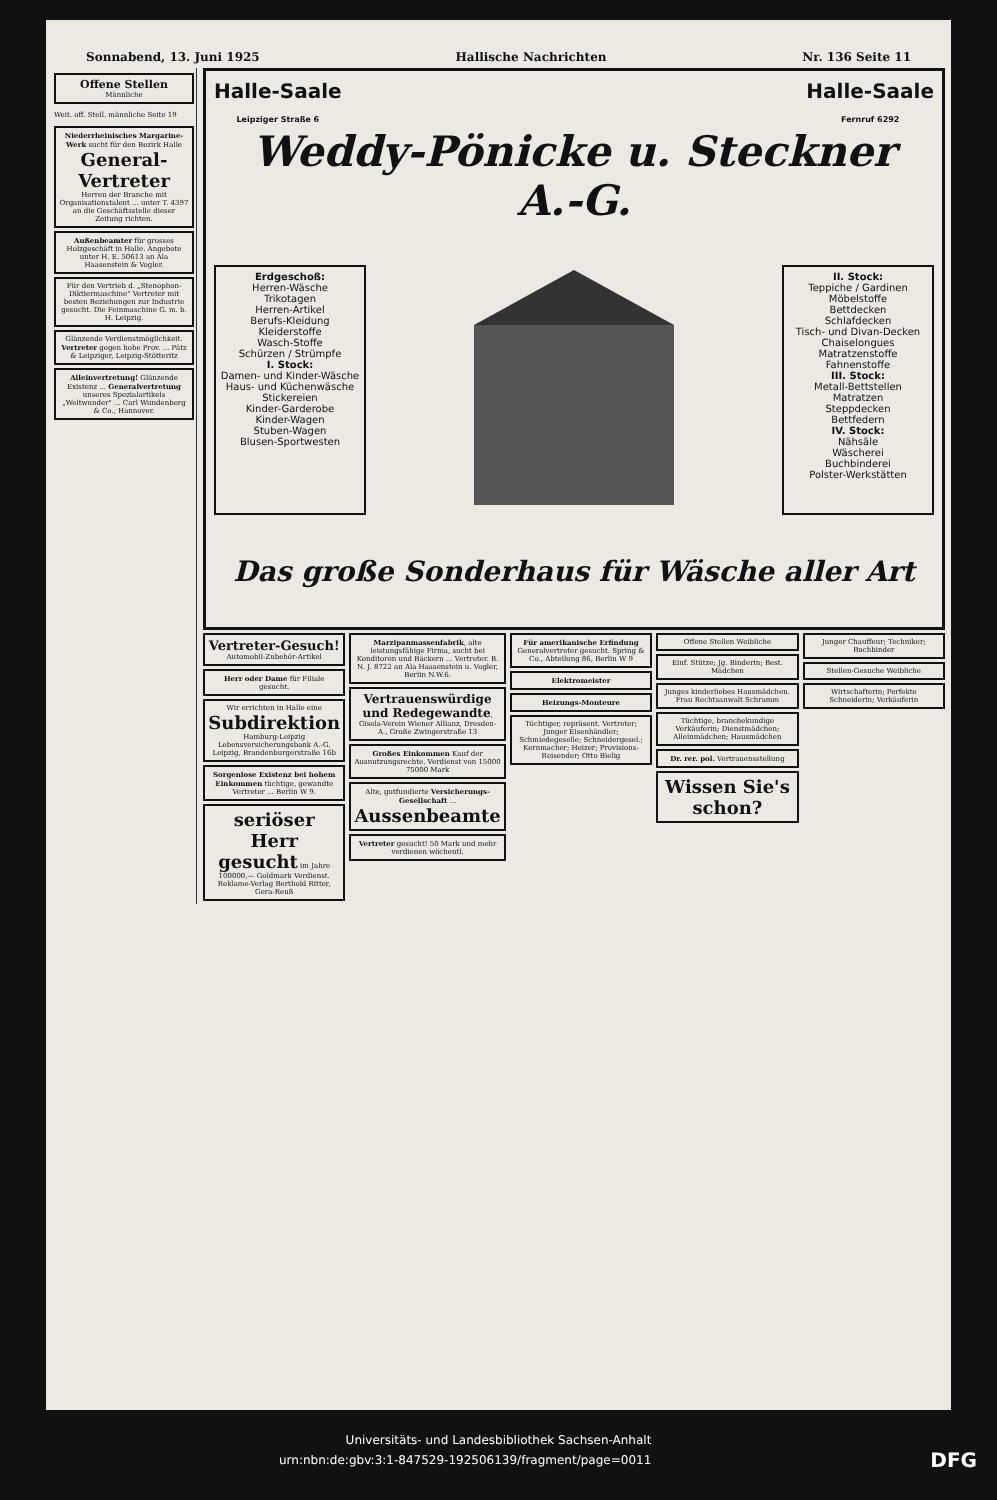Sonnabend, 13. Juni 1925 Hallische Nachrichten Nr. 136 Seite 11
Offene Stellen
Männliche
Weit. off. Stell. männliche Seite 19
Niederrheinisches Margarine-Werk sucht für den Bezirk Halle
General-Vertreter
Herren der Branche mit Organisationstalent ... unter T. 4397 an die Geschäftsstelle dieser Zeitung richten.
Außenbeamter für grosses Holzgeschäft in Halle. Angebote unter H. E. 50613 an Ala Haasenstein & Vogler.
Für den Vertrieb d. „Stenophon-Diktiermaschine" Vertreter mit besten Beziehungen zur Industrie gesucht. Die Feinmaschine G. m. b. H. Leipzig.
Glänzende Verdienstmöglichkeit. Vertreter gegen hohe Prov. ... Pätz & Leipziger, Leipzig-Stötteritz
Alleinvertretung! Glänzende Existenz ... Generalvertretung unseres Spezialartikels „Weltwunder" ... Carl Wundenberg & Co., Hannover.
Halle-Saale
Leipziger Straße 6 Halle-Saale
Fernruf 6292
Weddy-Pönicke u. Steckner A.-G.
Erdgeschoß:
Herren-Wäsche
Trikotagen
Herren-Artikel
Berufs-Kleidung
Kleiderstoffe
Wasch-Stoffe
Schürzen / Strümpfe
I. Stock:
Damen- und Kinder-Wäsche
Haus- und Küchenwäsche
Stickereien
Kinder-Garderobe
Kinder-Wagen
Stuben-Wagen
Blusen-Sportwesten
II. Stock:
Teppiche / Gardinen
Möbelstoffe
Bettdecken
Schlafdecken
Tisch- und Divan-Decken
Chaiselongues
Matratzenstoffe
Fahnenstoffe
III. Stock:
Metall-Bettstellen
Matratzen
Steppdecken
Bettfedern
IV. Stock:
Nähsäle
Wäscherei
Buchbinderei
Polster-Werkstätten
Das große Sonderhaus für Wäsche aller Art
Vertreter-Gesuch! Automobil-Zubehör-Artikel
Herr oder Dame für Filiale gesucht.
Wir errichten in Halle eine Subdirektion Hamburg-Leipzig Lebensversicherungsbank A.-G. Leipzig, Brandenburgerstraße 16b
Sorgenlose Existenz bei hohem Einkommen tüchtige, gewandte Vertreter ... Berlin W 9.
seriöser Herr gesucht im Jahre 100000,— Goldmark Verdienst. Reklame-Verlag Berthold Ritter, Gera-Reuß
Marzipanmassenfabrik, alte leistungsfähige Firma, sucht bei Konditoren und Bäckern ... Vertreter. B. N. J. 8722 an Ala Haasenstein u. Vogler, Berlin N.W.6.
Vertrauenswürdige und Redegewandte, Gisela-Verein Wiener Allianz, Dresden-A., Große Zwingerstraße 13
Großes Einkommen Kauf der Ausnutzungsrechte. Verdienst von 15000 75000 Mark
Alte, gutfundierte Versicherungs-Gesellschaft ... Aussenbeamte
Vertreter gesucht! 50 Mark und mehr verdienen wöchentl.
Für amerikanische Erfindung Generalvertreter gesucht. Spring & Co., Abteilung 86, Berlin W 9
Elektromeister
Heizungs-Monteure
Tüchtiger, repräsent. Vertreter; Junger Eisenhändler; Schmiedegeselle; Schneidergesel.; Kernmacher; Heizer; Provisions-Reisender; Otto Bielig
Offene Stellen Weibliche
Einf. Stütze; Jg. Binderin; Best. Mädchen
Junges kinderliebes Hausmädchen. Frau Rechtsanwalt Schramm
Tüchtige, branchekundige Verkäuferin; Dienstmädchen; Alleinmädchen; Hausmädchen
Dr. rer. pol. Vertrauensstellung
Wissen Sie's schon?
Junger Chauffeur; Techniker; Buchbinder
Stellen-Gesuche Weibliche
Wirtschafterin; Perfekte Schneiderin; Verkäuferin
Universitäts- und Landesbibliothek Sachsen-Anhalt
urn:nbn:de:gbv:3:1-847529-192506139/fragment/page=0011 DFG